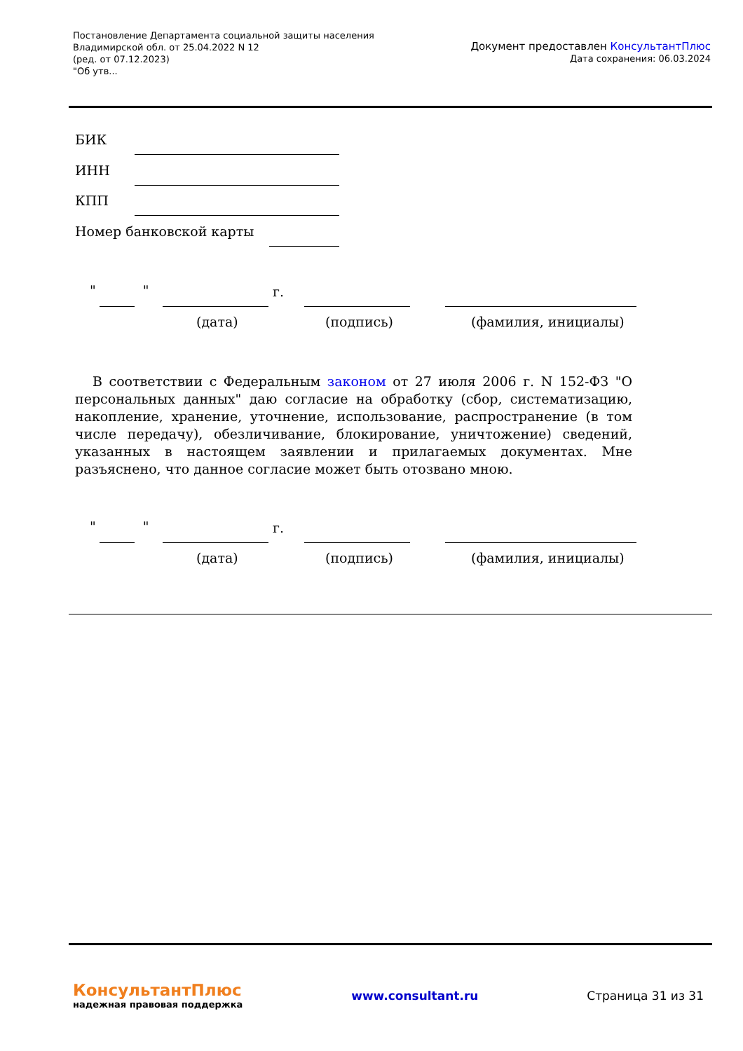Постановление Департамента социальной защиты населения
Владимирской обл. от 25.04.2022 N 12
(ред. от 07.12.2023)
"Об утв...
Документ предоставлен КонсультантПлюс
Дата сохранения: 06.03.2024
БИК
ИНН
КПП
Номер банковской карты
" " г.
(дата) (подпись) (фамилия, инициалы)
В соответствии с Федеральным законом от 27 июля 2006 г. N 152-ФЗ "О персональных данных" даю согласие на обработку (сбор, систематизацию, накопление, хранение, уточнение, использование, распространение (в том числе передачу), обезличивание, блокирование, уничтожение) сведений, указанных в настоящем заявлении и прилагаемых документах. Мне разъяснено, что данное согласие может быть отозвано мною.
" " г.
(дата) (подпись) (фамилия, инициалы)
КонсультантПлюс
надежная правовая поддержка
www.consultant.ru Страница 31 из 31